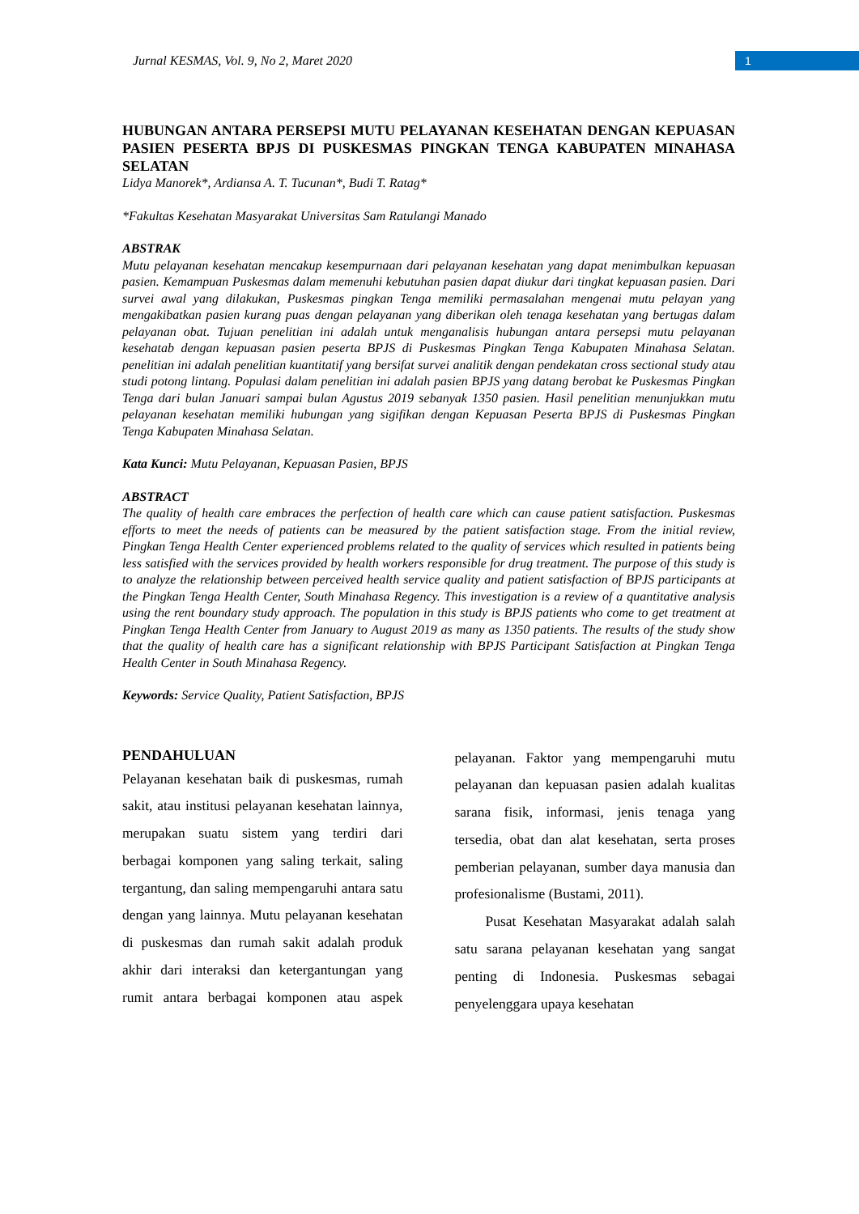Jurnal KESMAS, Vol. 9, No 2, Maret 2020
1
HUBUNGAN ANTARA PERSEPSI MUTU PELAYANAN KESEHATAN DENGAN KEPUASAN PASIEN PESERTA BPJS DI PUSKESMAS PINGKAN TENGA KABUPATEN MINAHASA SELATAN
Lidya Manorek*, Ardiansa A. T. Tucunan*, Budi T. Ratag*
*Fakultas Kesehatan Masyarakat Universitas Sam Ratulangi Manado
ABSTRAK
Mutu pelayanan kesehatan mencakup kesempurnaan dari pelayanan kesehatan yang dapat menimbulkan kepuasan pasien. Kemampuan Puskesmas dalam memenuhi kebutuhan pasien dapat diukur dari tingkat kepuasan pasien. Dari survei awal yang dilakukan, Puskesmas pingkan Tenga memiliki permasalahan mengenai mutu pelayan yang mengakibatkan pasien kurang puas dengan pelayanan yang diberikan oleh tenaga kesehatan yang bertugas dalam pelayanan obat. Tujuan penelitian ini adalah untuk menganalisis hubungan antara persepsi mutu pelayanan kesehatab dengan kepuasan pasien peserta BPJS di Puskesmas Pingkan Tenga Kabupaten Minahasa Selatan. penelitian ini adalah penelitian kuantitatif yang bersifat survei analitik dengan pendekatan cross sectional study atau studi potong lintang. Populasi dalam penelitian ini adalah pasien BPJS yang datang berobat ke Puskesmas Pingkan Tenga dari bulan Januari sampai bulan Agustus 2019 sebanyak 1350 pasien. Hasil penelitian menunjukkan mutu pelayanan kesehatan memiliki hubungan yang sigifikan dengan Kepuasan Peserta BPJS di Puskesmas Pingkan Tenga Kabupaten Minahasa Selatan.
Kata Kunci: Mutu Pelayanan, Kepuasan Pasien, BPJS
ABSTRACT
The quality of health care embraces the perfection of health care which can cause patient satisfaction. Puskesmas efforts to meet the needs of patients can be measured by the patient satisfaction stage. From the initial review, Pingkan Tenga Health Center experienced problems related to the quality of services which resulted in patients being less satisfied with the services provided by health workers responsible for drug treatment. The purpose of this study is to analyze the relationship between perceived health service quality and patient satisfaction of BPJS participants at the Pingkan Tenga Health Center, South Minahasa Regency. This investigation is a review of a quantitative analysis using the rent boundary study approach. The population in this study is BPJS patients who come to get treatment at Pingkan Tenga Health Center from January to August 2019 as many as 1350 patients. The results of the study show that the quality of health care has a significant relationship with BPJS Participant Satisfaction at Pingkan Tenga Health Center in South Minahasa Regency.
Keywords: Service Quality, Patient Satisfaction, BPJS
PENDAHULUAN
Pelayanan kesehatan baik di puskesmas, rumah sakit, atau institusi pelayanan kesehatan lainnya, merupakan suatu sistem yang terdiri dari berbagai komponen yang saling terkait, saling tergantung, dan saling mempengaruhi antara satu dengan yang lainnya. Mutu pelayanan kesehatan di puskesmas dan rumah sakit adalah produk akhir dari interaksi dan ketergantungan yang rumit antara berbagai komponen atau aspek pelayanan. Faktor yang mempengaruhi mutu pelayanan dan kepuasan pasien adalah kualitas sarana fisik, informasi, jenis tenaga yang tersedia, obat dan alat kesehatan, serta proses pemberian pelayanan, sumber daya manusia dan profesionalisme (Bustami, 2011).
Pusat Kesehatan Masyarakat adalah salah satu sarana pelayanan kesehatan yang sangat penting di Indonesia. Puskesmas sebagai penyelenggara upaya kesehatan